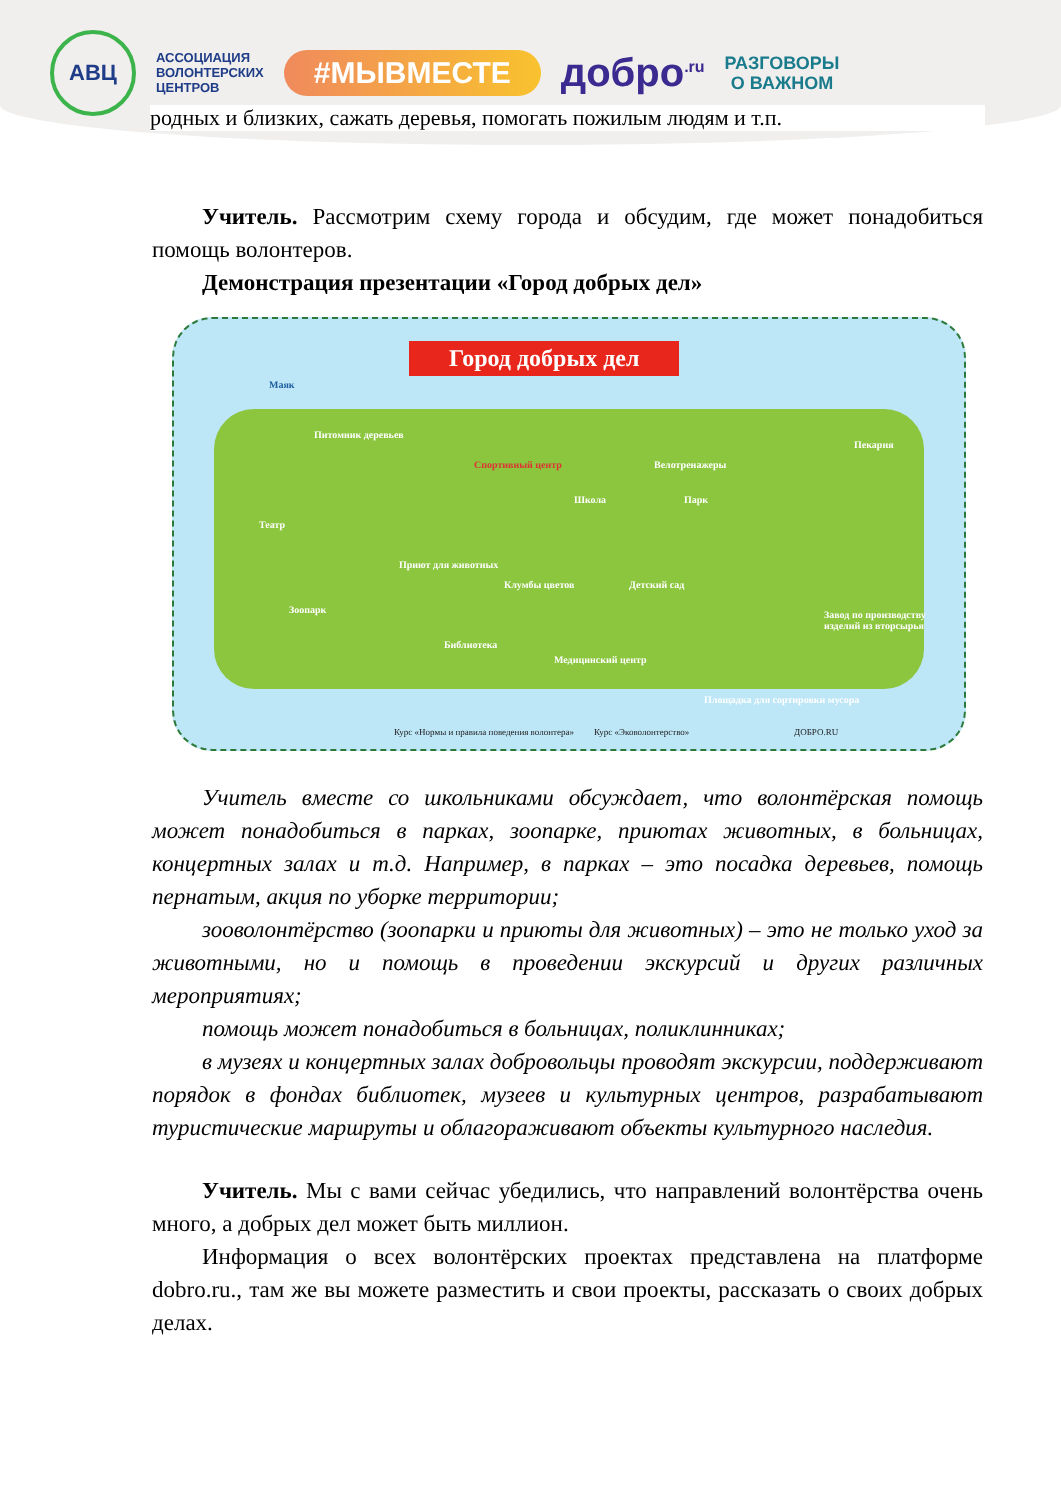АВЦ
АССОЦИАЦИЯ
ВОЛОНТЕРСКИХ
ЦЕНТРОВ
#МЫВМЕСТЕ
добро<sup>.ru</sup>
РАЗГОВОРЫ
О ВАЖНОМ
родных и близких, сажать деревья, помогать пожилым людям и т.п.
Учитель. Рассмотрим схему города и обсудим, где может понадобиться помощь волонтеров.
Демонстрация презентации «Город добрых дел»
Город добрых дел
Маяк
Питомник деревьев
Спортивный центр
Школа
Велотренажеры
Парк
Пекарня
Театр
Приют для животных
Клумбы цветов Детский сад
Зоопарк
Библиотека
Медицинский центр
Площадка для сортировки мусора
Завод по производству изделий из вторсырья
Курс «Нормы и правила поведения волонтера» Курс «Эковолонтерство» ДОБРО.RU
Учитель вместе со школьниками обсуждает, что волонтёрская помощь может понадобиться в парках, зоопарке, приютах животных, в больницах, концертных залах и т.д. Например, в парках – это посадка деревьев, помощь пернатым, акция по уборке территории;
зооволонтёрство (зоопарки и приюты для животных) – это не только уход за животными, но и помощь в проведении экскурсий и других различных мероприятиях;
помощь может понадобиться в больницах, поликлинниках;
в музеях и концертных залах добровольцы проводят экскурсии, поддерживают порядок в фондах библиотек, музеев и культурных центров, разрабатывают туристические маршруты и облагораживают объекты культурного наследия.
Учитель. Мы с вами сейчас убедились, что направлений волонтёрства очень много, а добрых дел может быть миллион.
Информация о всех волонтёрских проектах представлена на платформе dobro.ru., там же вы можете разместить и свои проекты, рассказать о своих добрых делах.